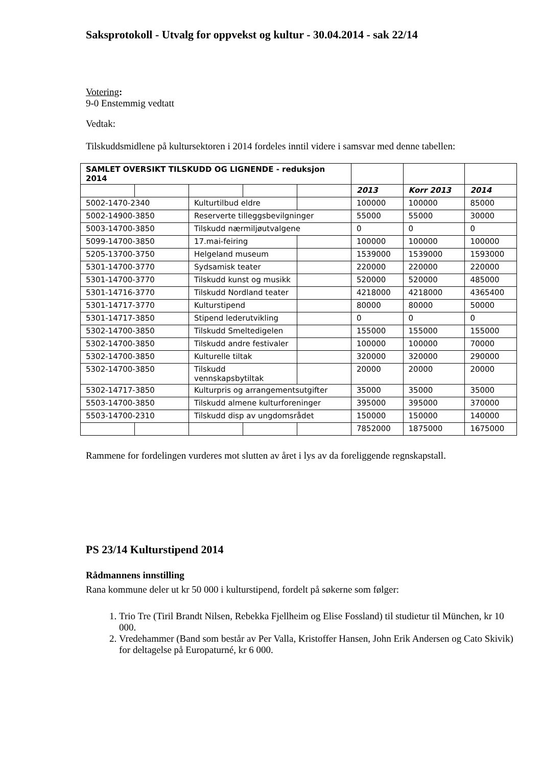Saksprotokoll - Utvalg for oppvekst og kultur - 30.04.2014 - sak 22/14
Votering:
9-0 Enstemmig vedtatt
Vedtak:
Tilskuddsmidlene på kultursektoren i 2014 fordeles inntil videre i samsvar med denne tabellen:
| SAMLET OVERSIKT TILSKUDD OG LIGNENDE - reduksjon 2014 | | | | | | | |
| | | | | | 2013 | Korr 2013 | 2014 |
| 5002-1470-2340 | | Kulturtilbud eldre | | | 100000 | 100000 | 85000 |
| 5002-14900-3850 | | Reserverte tilleggsbevilgninger | | | 55000 | 55000 | 30000 |
| 5003-14700-3850 | | Tilskudd nærmiljøutvalgene | | | 0 | 0 | 0 |
| 5099-14700-3850 | | 17.mai-feiring | | | 100000 | 100000 | 100000 |
| 5205-13700-3750 | | Helgeland museum | | | 1539000 | 1539000 | 1593000 |
| 5301-14700-3770 | | Sydsamisk teater | | | 220000 | 220000 | 220000 |
| 5301-14700-3770 | | Tilskudd kunst og musikk | | | 520000 | 520000 | 485000 |
| 5301-14716-3770 | | Tilskudd Nordland teater | | | 4218000 | 4218000 | 4365400 |
| 5301-14717-3770 | | Kulturstipend | | | 80000 | 80000 | 50000 |
| 5301-14717-3850 | | Stipend lederutvikling | | | 0 | 0 | 0 |
| 5302-14700-3850 | | Tilskudd Smeltedigelen | | | 155000 | 155000 | 155000 |
| 5302-14700-3850 | | Tilskudd andre festivaler | | | 100000 | 100000 | 70000 |
| 5302-14700-3850 | | Kulturelle tiltak | | | 320000 | 320000 | 290000 |
| 5302-14700-3850 | | Tilskudd vennskapsbytiltak | | | 20000 | 20000 | 20000 |
| 5302-14717-3850 | | Kulturpris og arrangementsutgifter | | | 35000 | 35000 | 35000 |
| 5503-14700-3850 | | Tilskudd almene kulturforeninger | | | 395000 | 395000 | 370000 |
| 5503-14700-2310 | | Tilskudd disp av ungdomsrådet | | | 150000 | 150000 | 140000 |
| | | | | | 7852000 | 1875000 | 1675000 |
Rammene for fordelingen vurderes mot slutten av året i lys av da foreliggende regnskapstall.
PS 23/14 Kulturstipend 2014
Rådmannens innstilling
Rana kommune deler ut kr 50 000 i kulturstipend, fordelt på søkerne som følger:
1. Trio Tre (Tiril Brandt Nilsen, Rebekka Fjellheim og Elise Fossland) til studietur til München, kr 10 000.
2. Vredehammer (Band som består av Per Valla, Kristoffer Hansen, John Erik Andersen og Cato Skivik) for deltagelse på Europaturné, kr 6 000.